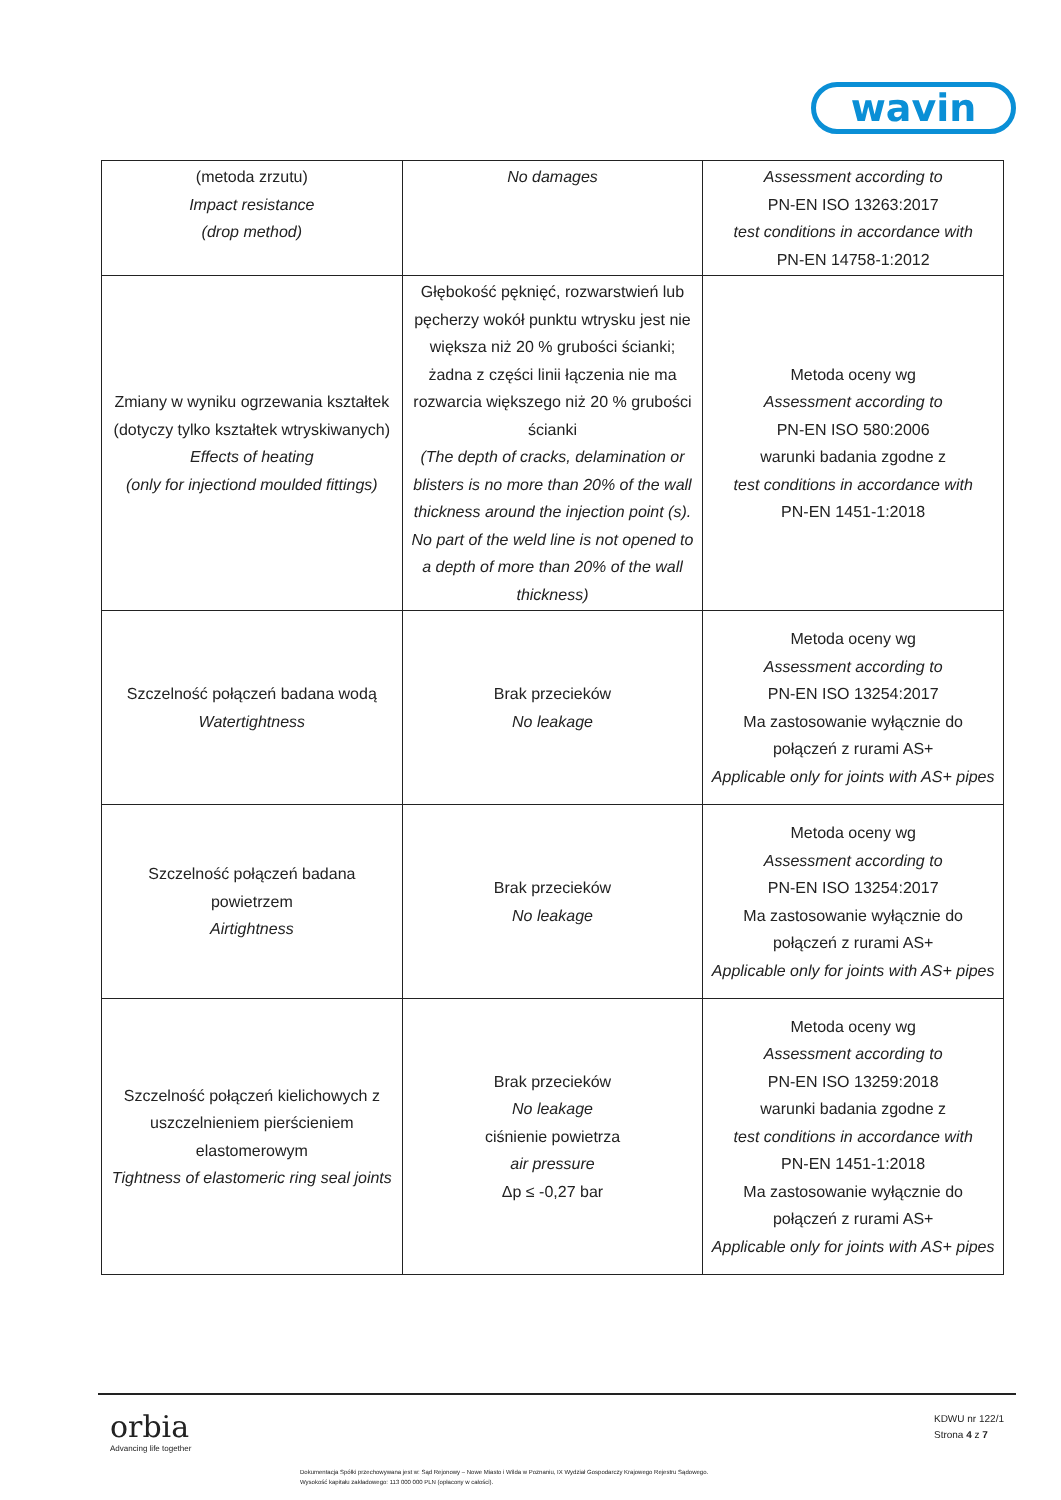wavin
| (metoda zrzutu) Impact resistance (drop method) | No damages | Assessment according to PN-EN ISO 13263:2017 test conditions in accordance with PN-EN 14758-1:2012 |
| Zmiany w wyniku ogrzewania kształtek (dotyczy tylko kształtek wtryskiwanych) Effects of heating (only for injectiond moulded fittings) | Głębokość pęknięć, rozwarstwień lub pęcherzy wokół punktu wtrysku jest nie większa niż 20 % grubości ścianki; żadna z części linii łączenia nie ma rozwarcia większego niż 20 % grubości ścianki (The depth of cracks, delamination or blisters is no more than 20% of the wall thickness around the injection point (s). No part of the weld line is not opened to a depth of more than 20% of the wall thickness) | Metoda oceny wg Assessment according to PN-EN ISO 580:2006 warunki badania zgodne z test conditions in accordance with PN-EN 1451-1:2018 |
| Szczelność połączeń badana wodą Watertightness | Brak przecieków No leakage | Metoda oceny wg Assessment according to PN-EN ISO 13254:2017 Ma zastosowanie wyłącznie do połączeń z rurami AS+ Applicable only for joints with AS+ pipes |
| Szczelność połączeń badana powietrzem Airtightness | Brak przecieków No leakage | Metoda oceny wg Assessment according to PN-EN ISO 13254:2017 Ma zastosowanie wyłącznie do połączeń z rurami AS+ Applicable only for joints with AS+ pipes |
| Szczelność połączeń kielichowych z uszczelnieniem pierścieniem elastomerowym Tightness of elastomeric ring seal joints | Brak przecieków No leakage ciśnienie powietrza air pressure Δp ≤ -0,27 bar | Metoda oceny wg Assessment according to PN-EN ISO 13259:2018 warunki badania zgodne z test conditions in accordance with PN-EN 1451-1:2018 Ma zastosowanie wyłącznie do połączeń z rurami AS+ Applicable only for joints with AS+ pipes |
orbia
Advancing life together
KDWU nr 122/1
Strona 4 z 7
Dokumentacja Spółki przechowywana jest w: Sąd Rejonowy – Nowe Miasto i Wilda w Poznaniu, IX Wydział Gospodarczy Krajowego Rejestru Sądowego.
Wysokość kapitału zakładowego: 113 000 000 PLN (opłacony w całości).